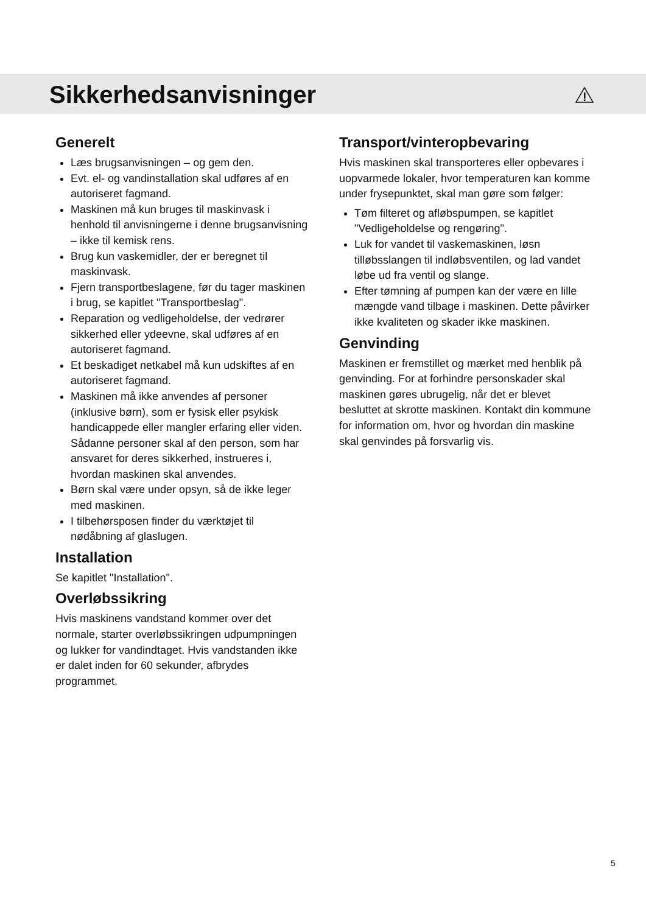Sikkerhedsanvisninger
Generelt
Læs brugsanvisningen – og gem den.
Evt. el- og vandinstallation skal udføres af en autoriseret fagmand.
Maskinen må kun bruges til maskinvask i henhold til anvisningerne i denne brugsanvisning – ikke til kemisk rens.
Brug kun vaskemidler, der er beregnet til maskinvask.
Fjern transportbeslagene, før du tager maskinen i brug, se kapitlet "Transportbeslag".
Reparation og vedligeholdelse, der vedrører sikkerhed eller ydeevne, skal udføres af en autoriseret fagmand.
Et beskadiget netkabel må kun udskiftes af en autoriseret fagmand.
Maskinen må ikke anvendes af personer (inklusive børn), som er fysisk eller psykisk handicappede eller mangler erfaring eller viden. Sådanne personer skal af den person, som har ansvaret for deres sikkerhed, instrueres i, hvordan maskinen skal anvendes.
Børn skal være under opsyn, så de ikke leger med maskinen.
I tilbehørsposen finder du værktøjet til nødåbning af glaslugen.
Installation
Se kapitlet "Installation".
Overløbssikring
Hvis maskinens vandstand kommer over det normale, starter overløbssikringen udpumpningen og lukker for vandindtaget. Hvis vandstanden ikke er dalet inden for 60 sekunder, afbrydes programmet.
Transport/vinteropbevaring
Hvis maskinen skal transporteres eller opbevares i uopvarmede lokaler, hvor temperaturen kan komme under frysepunktet, skal man gøre som følger:
Tøm filteret og afløbspumpen, se kapitlet "Vedligeholdelse og rengøring".
Luk for vandet til vaskemaskinen, løsn tilløbsslangen til indløbsventilen, og lad vandet løbe ud fra ventil og slange.
Efter tømning af pumpen kan der være en lille mængde vand tilbage i maskinen. Dette påvirker ikke kvaliteten og skader ikke maskinen.
Genvinding
Maskinen er fremstillet og mærket med henblik på genvinding. For at forhindre personskader skal maskinen gøres ubrugelig, når det er blevet besluttet at skrotte maskinen. Kontakt din kommune for information om, hvor og hvordan din maskine skal genvindes på forsvarlig vis.
5